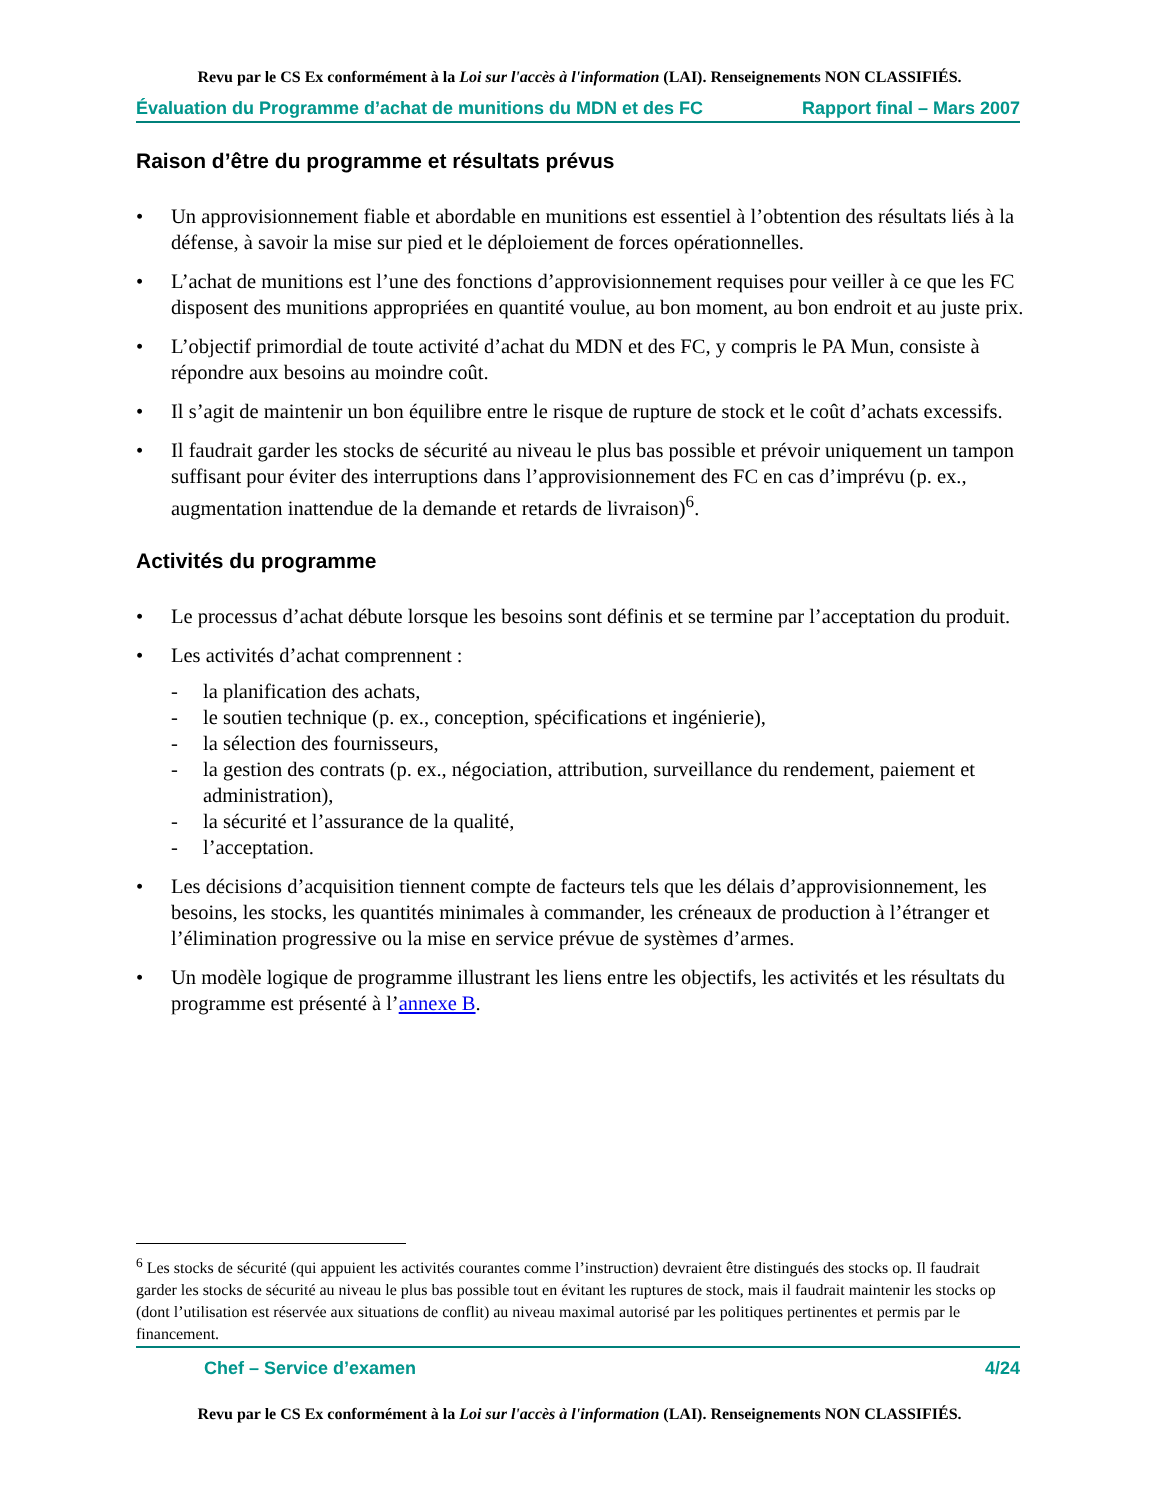Revu par le CS Ex conformément à la Loi sur l'accès à l'information (LAI). Renseignements NON CLASSIFIÉS.
Évaluation du Programme d’achat de munitions du MDN et des FC Rapport final – Mars 2007
Raison d’être du programme et résultats prévus
• Un approvisionnement fiable et abordable en munitions est essentiel à l’obtention des résultats liés à la défense, à savoir la mise sur pied et le déploiement de forces opérationnelles.
• L’achat de munitions est l’une des fonctions d’approvisionnement requises pour veiller à ce que les FC disposent des munitions appropriées en quantité voulue, au bon moment, au bon endroit et au juste prix.
• L’objectif primordial de toute activité d’achat du MDN et des FC, y compris le PA Mun, consiste à répondre aux besoins au moindre coût.
• Il s’agit de maintenir un bon équilibre entre le risque de rupture de stock et le coût d’achats excessifs.
• Il faudrait garder les stocks de sécurité au niveau le plus bas possible et prévoir uniquement un tampon suffisant pour éviter des interruptions dans l’approvisionnement des FC en cas d’imprévu (p. ex., augmentation inattendue de la demande et retards de livraison)<sup>6</sup>.
Activités du programme
• Le processus d’achat débute lorsque les besoins sont définis et se termine par l’acceptation du produit.
• Les activités d’achat comprennent :
- la planification des achats,
- le soutien technique (p. ex., conception, spécifications et ingénierie),
- la sélection des fournisseurs,
- la gestion des contrats (p. ex., négociation, attribution, surveillance du rendement, paiement et administration),
- la sécurité et l’assurance de la qualité,
- l’acceptation.
• Les décisions d’acquisition tiennent compte de facteurs tels que les délais d’approvisionnement, les besoins, les stocks, les quantités minimales à commander, les créneaux de production à l’étranger et l’élimination progressive ou la mise en service prévue de systèmes d’armes.
• Un modèle logique de programme illustrant les liens entre les objectifs, les activités et les résultats du programme est présenté à l’annexe B.
<sup>6</sup> Les stocks de sécurité (qui appuient les activités courantes comme l’instruction) devraient être distingués des stocks op. Il faudrait garder les stocks de sécurité au niveau le plus bas possible tout en évitant les ruptures de stock, mais il faudrait maintenir les stocks op (dont l’utilisation est réservée aux situations de conflit) au niveau maximal autorisé par les politiques pertinentes et permis par le financement.
Chef – Service d’examen 4/24
Revu par le CS Ex conformément à la Loi sur l'accès à l'information (LAI). Renseignements NON CLASSIFIÉS.